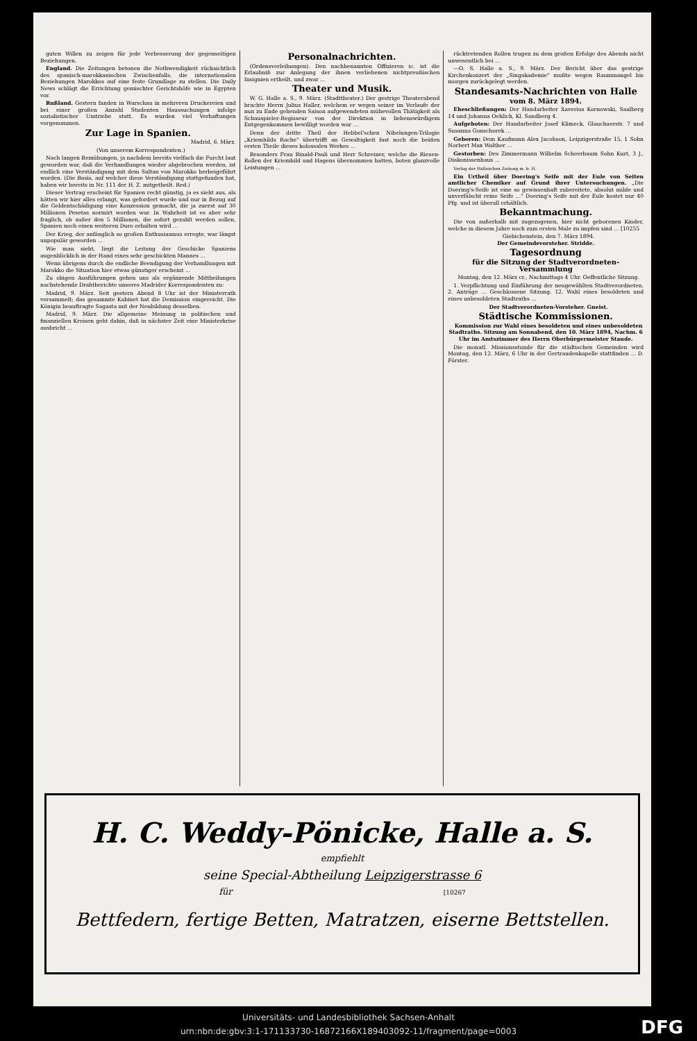guten Willen zu zeigen für jede Verbesserung der gegenseitigen Beziehungen.
England. Die Zeitungen betonen die Nothwendigkeit rücksichtlich des spanisch-marokkanischen Zwischenfalls, die internationalen Beziehungen Marokkos auf eine feste Grundlage zu stellen. Die Daily News schlägt die Errichtung gemischter Gerichtshöfe wie in Egypten vor.
Rußland. Gestern fanden in Warschau in mehreren Druckereien und bei einer großen Anzahl Studenten Haussuchungen infolge sozialistischer Umtriebe statt. Es wurden viel Verhaftungen vorgenommen.
Zur Lage in Spanien.
Madrid, 6. März.
(Von unserem Korrespondenten.)
Nach langen Bemühungen, ja nachdem bereits vielfach die Furcht laut geworden war, daß die Verhandlungen wieder abgebrochen werden, ist endlich eine Verständigung mit dem Sultan von Marokko herbeigeführt worden. (Die Basis, auf welcher diese Verständigung stattgefunden hat, haben wir bereits in Nr. 111 der H. Z. mitgetheilt. Red.)
Dieser Vertrag erscheint für Spanien recht günstig, ja es sieht aus, als hätten wir hier alles erlangt, was gefordert wurde und nur in Bezug auf die Geldentschädigung eine Konzession gemacht, die ja zuerst auf 30 Millionen Pesetas normirt worden war. In Wahrheit ist es aber sehr fraglich, ob außer den 5 Millionen, die sofort gezahlt werden sollen, Spanien noch einen weiteren Duro erhalten wird ...
Der Krieg, der anfänglich so großen Enthusiasmus erregte, war längst unpopulär geworden ...
Wie man sieht, liegt die Leitung der Geschicke Spaniens augenblicklich in der Hand eines sehr geschickten Mannes ...
Wenn übrigens durch die endliche Beendigung der Verhandlungen mit Marokko die Situation hier etwas günstiger erscheint ...
Zu obigen Ausführungen gehen uns als ergänzende Mittheilungen nachstehende Drahtberichte unseres Madrider Korrespondenten zu:
Madrid, 9. März. Seit gestern Abend 8 Uhr ist der Ministerrath versammelt; das gesammte Kabinet hat die Demission eingereicht. Die Königin beauftragte Sagasta mit der Neubildung desselben.
Madrid, 9. März. Die allgemeine Meinung in politischen und finanziellen Kreisen geht dahin, daß in nächster Zeit eine Ministerkrise ausbricht ...
Personalnachrichten.
(Ordensverleihungen). Den nachbenannten Offizieren ic. ist die Erlaubniß zur Anlegung der ihnen verliehenen nichtpreußischen Insignien ertheilt, und zwar ...
Theater und Musik.
W. G. Halle a. S., 9. März. (Stadttheater.) Der gestrige Theaterabend brachte Herrn Julius Haller, welchem er wegen seiner im Verlaufe der nun zu Ende gehenden Saison aufgewendeten mühevollen Thätigkeit als Schauspieler-Regisseur von der Direktion in liebenswürdigem Entgegenkommen bewilligt worden war ...
Denn der dritte Theil der Hebbel'schen Nibelungen-Trilogie „Kriemhilds Rache" übertrifft an Gewaltigkeit fast noch die beiden ersten Theile dieses kolossalen Werkes ...
Besonders Frau Rinald-Pauli und Herr Schreiner, welche die Riesen-Rollen der Kriemhild und Hagens übernommen hatten, boten glanzvolle Leistungen ...
rücktretenden Rollen trugen zu dem großen Erfolge des Abends nicht unwesentlich bei ...
—O. S. Halle a. S., 9. März. Der Bericht über das gestrige Kirchenkonzert der „Singakademie" mußte wegen Raummangel bis morgen zurückgelegt werden.
Standesamts-Nachrichten von Halle
vom 8. März 1894.
Eheschließungen: Der Handarbeiter Xaverius Kornowski, Saalberg 14 und Johanna Oehlich, Kl. Sandberg 4.
Aufgeboten: Der Handarbeiter Josef Klimeck, Glauchaerstr. 7 und Susanna Gonschorek ...
Geboren: Dem Kaufmann Alex Jacobson, Leipzigerstraße 15, 1 Sohn Norbert Max Walther ...
Gestorben: Des Zimmermann Wilhelm Scheerbaum Sohn Kurt, 3 J., Diakonissenhaus ...
Verlag der Halleschen Zeitung m. b. H.
Ein Urtheil über Doering's Seife mit der Eule von Seiten amtlicher Chemiker auf Grund ihrer Untersuchungen. „Die Doering's-Seife ist eine so gewissenhaft zubereitete, absolut milde und unverfälscht reine Seife ..." Doering's Seife mit der Eule kostet nur 40 Pfg. und ist überall erhältlich.
Bekanntmachung.
Die von außerhalb mit zugezogenen, hier nicht geborenen Kinder, welche in diesem Jahre noch zum ersten Male zu impfen sind ... [10255
Giebichenstein, den 7. März 1894.
Der Gemeindevorsteher. Stridde.
Tagesordnung
für die Sitzung der Stadtverordneten-Versammlung
Montag, den 12. März cr., Nachmittags 4 Uhr. Oeffentliche Sitzung.
1. Verpflichtung und Einführung der neugewählten Stadtverordneten. 2. Anträge ... Geschlossene Sitzung. 12. Wahl eines besoldeten und eines unbesoldeten Stadtraths ...
Der Stadtverordneten-Vorsteher. Gneist.
Städtische Kommissionen.
Kommission zur Wahl eines besoldeten und eines unbesoldeten Stadtraths. Sitzung am Sonnabend, den 10. März 1894, Nachm. 6 Uhr im Amtszimmer des Herrn Oberbürgermeister Staude.
Die monatl. Missionsstunde für die städtischen Gemeinden wird Montag, den 12. März, 6 Uhr in der Gertraudenkapelle stattfinden ... D. Förster.
H. C. Weddy-Pönicke, Halle a. S.
empfiehlt
seine Special-Abtheilung Leipzigerstrasse 6
für [10267
Bettfedern, fertige Betten, Matratzen, eiserne Bettstellen.
Universitäts- und Landesbibliothek Sachsen-Anhalt
urn:nbn:de:gbv:3:1-171133730-16872166X189403092-11/fragment/page=0003
DFG